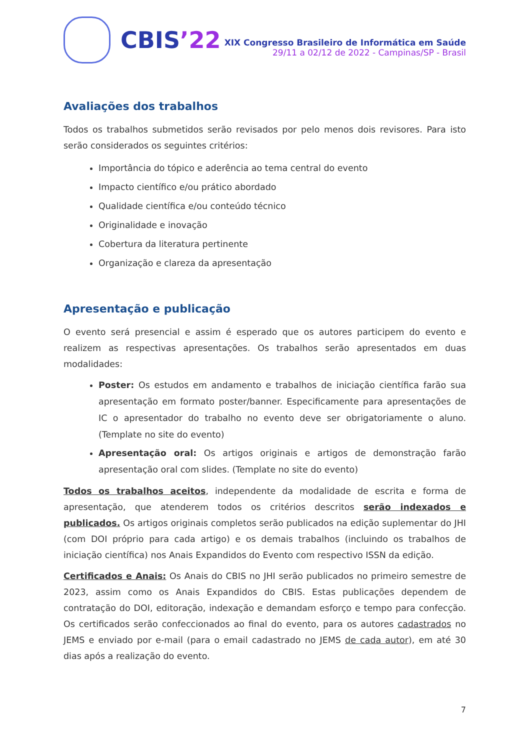CBIS’22
XIX Congresso Brasileiro de Informática em Saúde
29/11 a 02/12 de 2022 - Campinas/SP - Brasil
Avaliações dos trabalhos
Todos os trabalhos submetidos serão revisados por pelo menos dois revisores. Para isto serão considerados os seguintes critérios:
Importância do tópico e aderência ao tema central do evento
Impacto científico e/ou prático abordado
Qualidade científica e/ou conteúdo técnico
Originalidade e inovação
Cobertura da literatura pertinente
Organização e clareza da apresentação
Apresentação e publicação
O evento será presencial e assim é esperado que os autores participem do evento e realizem as respectivas apresentações. Os trabalhos serão apresentados em duas modalidades:
Poster: Os estudos em andamento e trabalhos de iniciação científica farão sua apresentação em formato poster/banner. Especificamente para apresentações de IC o apresentador do trabalho no evento deve ser obrigatoriamente o aluno. (Template no site do evento)
Apresentação oral: Os artigos originais e artigos de demonstração farão apresentação oral com slides. (Template no site do evento)
Todos os trabalhos aceitos, independente da modalidade de escrita e forma de apresentação, que atenderem todos os critérios descritos serão indexados e publicados. Os artigos originais completos serão publicados na edição suplementar do JHI (com DOI próprio para cada artigo) e os demais trabalhos (incluindo os trabalhos de iniciação científica) nos Anais Expandidos do Evento com respectivo ISSN da edição.
Certificados e Anais: Os Anais do CBIS no JHI serão publicados no primeiro semestre de 2023, assim como os Anais Expandidos do CBIS. Estas publicações dependem de contratação do DOI, editoração, indexação e demandam esforço e tempo para confecção. Os certificados serão confeccionados ao final do evento, para os autores cadastrados no JEMS e enviado por e-mail (para o email cadastrado no JEMS de cada autor), em até 30 dias após a realização do evento.
7